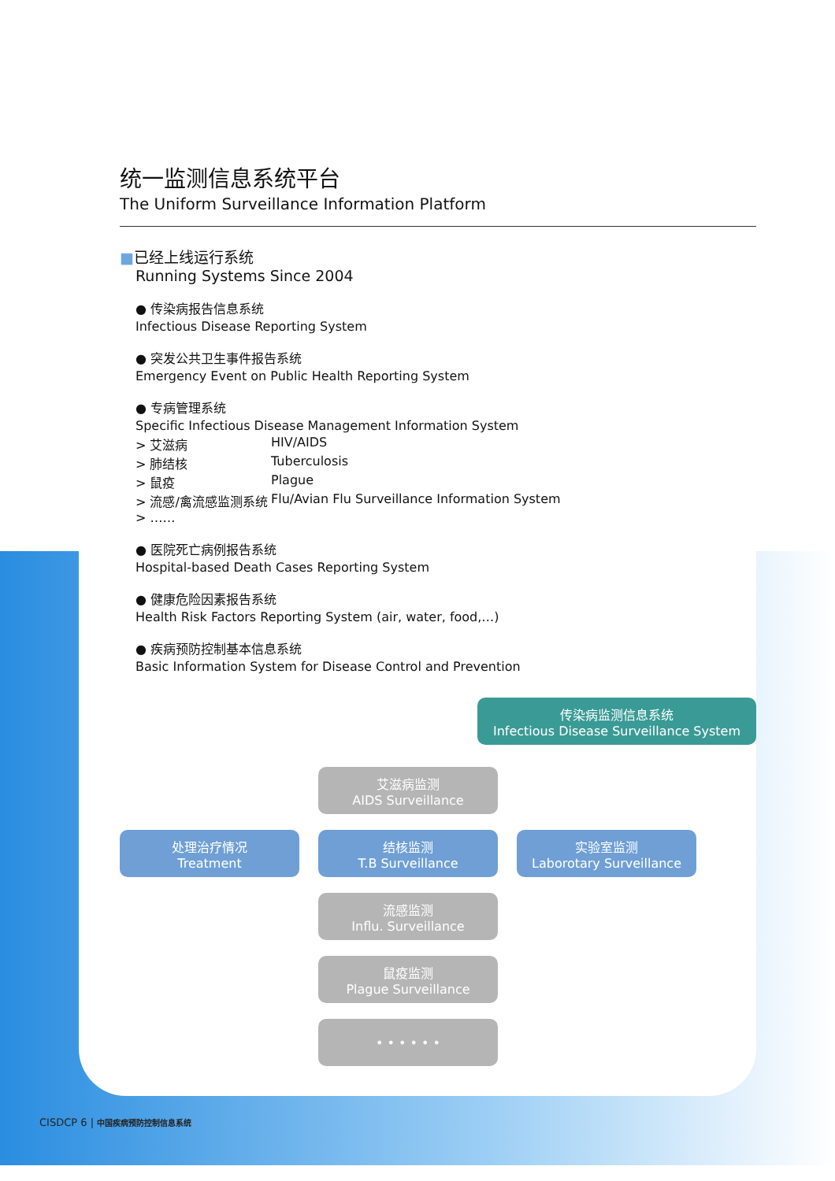统一监测信息系统平台
The Uniform Surveillance Information Platform
■已经上线运行系统
Running Systems Since 2004
● 传染病报告信息系统
Infectious Disease Reporting System
● 突发公共卫生事件报告系统
Emergency Event on Public Health Reporting System
● 专病管理系统
Specific Infectious Disease Management Information System
> 艾滋病 HIV/AIDS
> 肺结核 Tuberculosis
> 鼠疫 Plague
> 流感/禽流感监测系统 Flu/Avian Flu Surveillance Information System
> ……
● 医院死亡病例报告系统
Hospital-based Death Cases Reporting System
● 健康危险因素报告系统
Health Risk Factors Reporting System (air, water, food,…)
● 疾病预防控制基本信息系统
Basic Information System for Disease Control and Prevention
传染病监测信息系统
Infectious Disease Surveillance System
艾滋病监测
AIDS Surveillance
处理治疗情况
Treatment
结核监测
T.B Surveillance
实验室监测
Laborotary Surveillance
流感监测
Influ. Surveillance
鼠疫监测
Plague Surveillance
• • • • • •
CISDCP 6 | 中国疾病预防控制信息系统